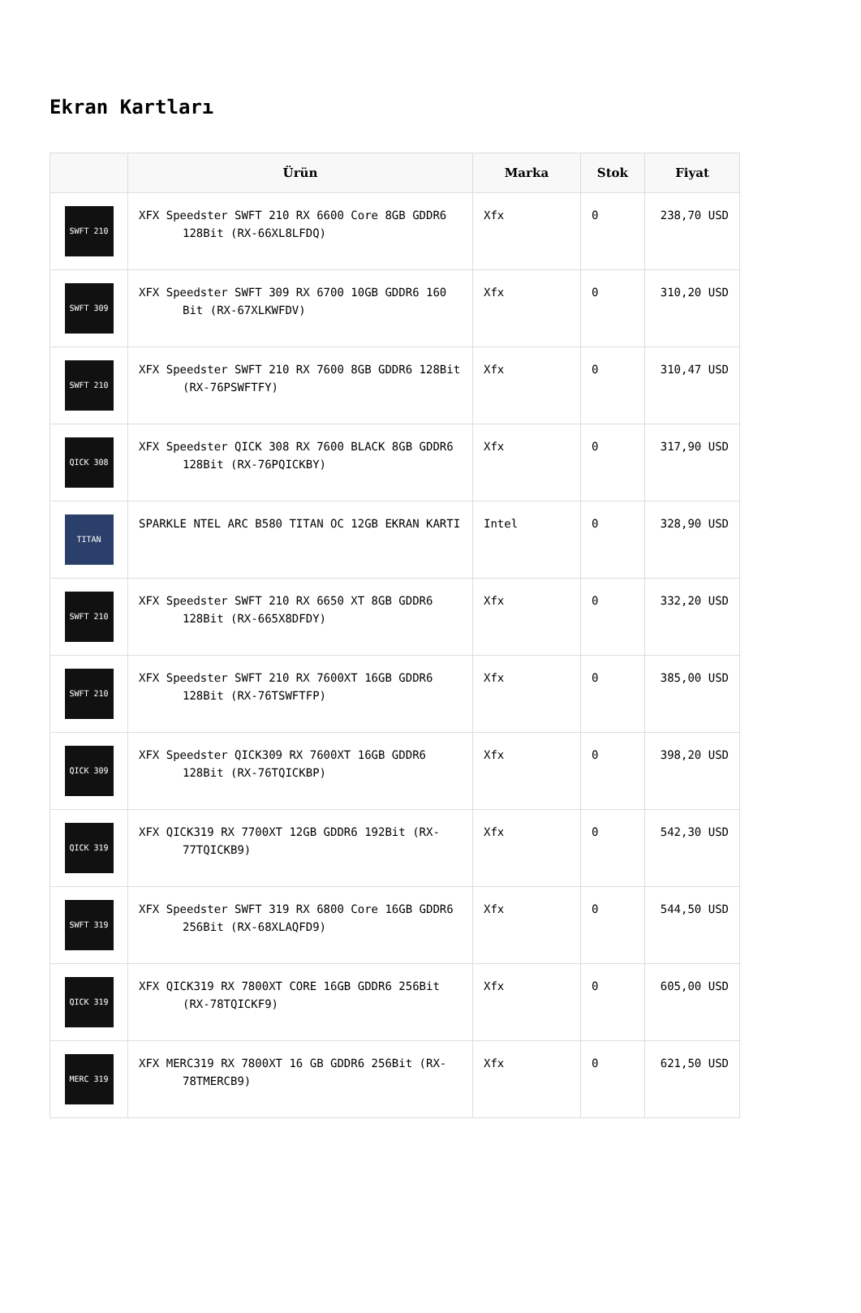Ekran Kartları
| | Ürün | Marka | Stok | Fiyat |
| --- | --- | --- | --- | --- |
| SWFT 210 | XFX Speedster SWFT 210 RX 6600 Core 8GB GDDR6 128Bit (RX-66XL8LFDQ) | Xfx | 0 | 238,70 USD |
| SWFT 309 | XFX Speedster SWFT 309 RX 6700 10GB GDDR6 160 Bit (RX-67XLKWFDV) | Xfx | 0 | 310,20 USD |
| SWFT 210 | XFX Speedster SWFT 210 RX 7600 8GB GDDR6 128Bit (RX-76PSWFTFY) | Xfx | 0 | 310,47 USD |
| QICK 308 | XFX Speedster QICK 308 RX 7600 BLACK 8GB GDDR6 128Bit (RX-76PQICKBY) | Xfx | 0 | 317,90 USD |
| TITAN | SPARKLE NTEL ARC B580 TITAN OC 12GB EKRAN KARTI | Intel | 0 | 328,90 USD |
| SWFT 210 | XFX Speedster SWFT 210 RX 6650 XT 8GB GDDR6 128Bit (RX-665X8DFDY) | Xfx | 0 | 332,20 USD |
| SWFT 210 | XFX Speedster SWFT 210 RX 7600XT 16GB GDDR6 128Bit (RX-76TSWFTFP) | Xfx | 0 | 385,00 USD |
| QICK 309 | XFX Speedster QICK309 RX 7600XT 16GB GDDR6 128Bit (RX-76TQICKBP) | Xfx | 0 | 398,20 USD |
| QICK 319 | XFX QICK319 RX 7700XT 12GB GDDR6 192Bit (RX-77TQICKB9) | Xfx | 0 | 542,30 USD |
| SWFT 319 | XFX Speedster SWFT 319 RX 6800 Core 16GB GDDR6 256Bit (RX-68XLAQFD9) | Xfx | 0 | 544,50 USD |
| QICK 319 | XFX QICK319 RX 7800XT CORE 16GB GDDR6 256Bit (RX-78TQICKF9) | Xfx | 0 | 605,00 USD |
| MERC 319 | XFX MERC319 RX 7800XT 16 GB GDDR6 256Bit (RX-78TMERCB9) | Xfx | 0 | 621,50 USD |